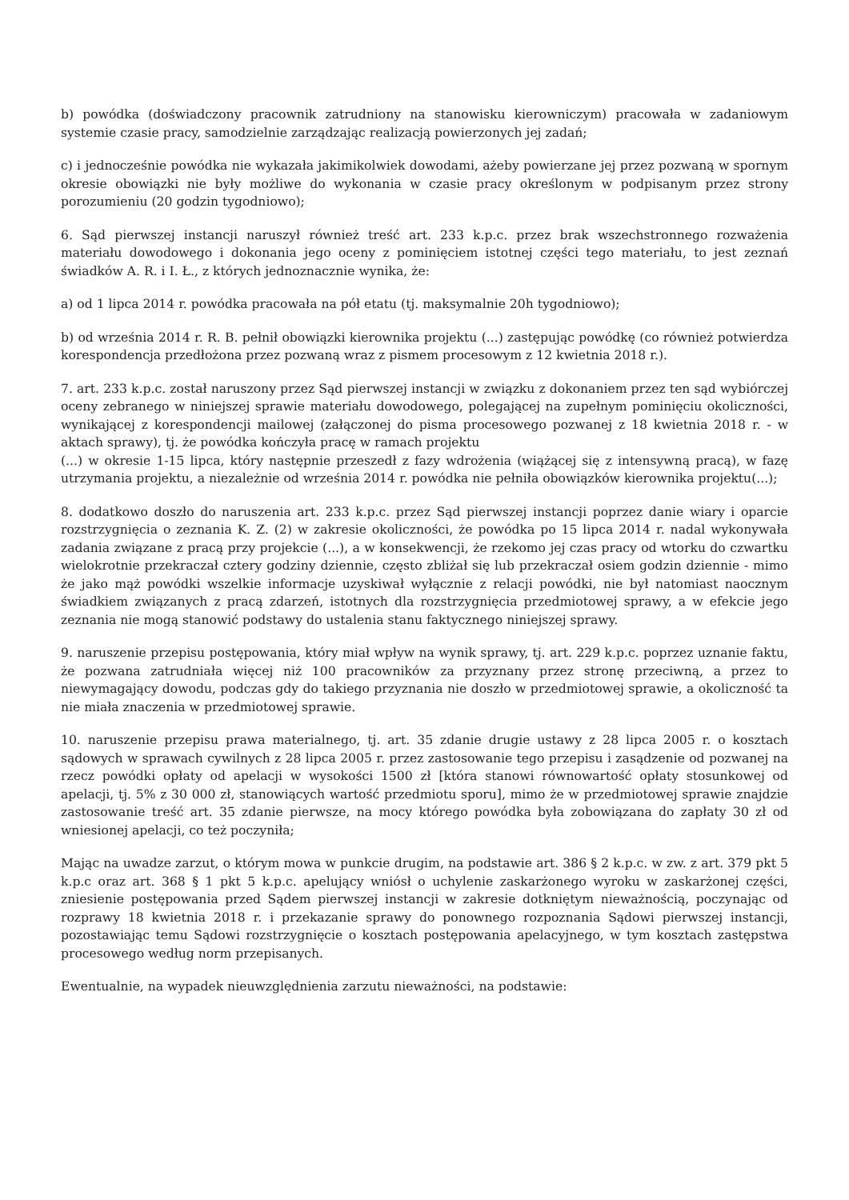b) powódka (doświadczony pracownik zatrudniony na stanowisku kierowniczym) pracowała w zadaniowym systemie czasie pracy, samodzielnie zarządzając realizacją powierzonych jej zadań;
c) i jednocześnie powódka nie wykazała jakimikolwiek dowodami, ażeby powierzane jej przez pozwaną w spornym okresie obowiązki nie były możliwe do wykonania w czasie pracy określonym w podpisanym przez strony porozumieniu (20 godzin tygodniowo);
6. Sąd pierwszej instancji naruszył również treść art. 233 k.p.c. przez brak wszechstronnego rozważenia materiału dowodowego i dokonania jego oceny z pominięciem istotnej części tego materiału, to jest zeznań świadków A. R. i I. Ł., z których jednoznacznie wynika, że:
a) od 1 lipca 2014 r. powódka pracowała na pół etatu (tj. maksymalnie 20h tygodniowo);
b) od września 2014 r. R. B. pełnił obowiązki kierownika projektu (...) zastępując powódkę (co również potwierdza korespondencja przedłożona przez pozwaną wraz z pismem procesowym z 12 kwietnia 2018 r.).
7. art. 233 k.p.c. został naruszony przez Sąd pierwszej instancji w związku z dokonaniem przez ten sąd wybiórczej oceny zebranego w niniejszej sprawie materiału dowodowego, polegającej na zupełnym pominięciu okoliczności, wynikającej z korespondencji mailowej (załączonej do pisma procesowego pozwanej z 18 kwietnia 2018 r. - w aktach sprawy), tj. że powódka kończyła pracę w ramach projektu
(...) w okresie 1-15 lipca, który następnie przeszedł z fazy wdrożenia (wiążącej się z intensywną pracą), w fazę utrzymania projektu, a niezależnie od września 2014 r. powódka nie pełniła obowiązków kierownika projektu(...);
8. dodatkowo doszło do naruszenia art. 233 k.p.c. przez Sąd pierwszej instancji poprzez danie wiary i oparcie rozstrzygnięcia o zeznania K. Z. (2) w zakresie okoliczności, że powódka po 15 lipca 2014 r. nadal wykonywała zadania związane z pracą przy projekcie (...), a w konsekwencji, że rzekomo jej czas pracy od wtorku do czwartku wielokrotnie przekraczał cztery godziny dziennie, często zbliżał się lub przekraczał osiem godzin dziennie - mimo że jako mąż powódki wszelkie informacje uzyskiwał wyłącznie z relacji powódki, nie był natomiast naocznym świadkiem związanych z pracą zdarzeń, istotnych dla rozstrzygnięcia przedmiotowej sprawy, a w efekcie jego zeznania nie mogą stanowić podstawy do ustalenia stanu faktycznego niniejszej sprawy.
9. naruszenie przepisu postępowania, który miał wpływ na wynik sprawy, tj. art. 229 k.p.c. poprzez uznanie faktu, że pozwana zatrudniała więcej niż 100 pracowników za przyznany przez stronę przeciwną, a przez to niewymagający dowodu, podczas gdy do takiego przyznania nie doszło w przedmiotowej sprawie, a okoliczność ta nie miała znaczenia w przedmiotowej sprawie.
10. naruszenie przepisu prawa materialnego, tj. art. 35 zdanie drugie ustawy z 28 lipca 2005 r. o kosztach sądowych w sprawach cywilnych z 28 lipca 2005 r. przez zastosowanie tego przepisu i zasądzenie od pozwanej na rzecz powódki opłaty od apelacji w wysokości 1500 zł [która stanowi równowartość opłaty stosunkowej od apelacji, tj. 5% z 30 000 zł, stanowiących wartość przedmiotu sporu], mimo że w przedmiotowej sprawie znajdzie zastosowanie treść art. 35 zdanie pierwsze, na mocy którego powódka była zobowiązana do zapłaty 30 zł od wniesionej apelacji, co też poczyniła;
Mając na uwadze zarzut, o którym mowa w punkcie drugim, na podstawie art. 386 § 2 k.p.c. w zw. z art. 379 pkt 5 k.p.c oraz art. 368 § 1 pkt 5 k.p.c. apelujący wniósł o uchylenie zaskarżonego wyroku w zaskarżonej części, zniesienie postępowania przed Sądem pierwszej instancji w zakresie dotkniętym nieważnością, poczynając od rozprawy 18 kwietnia 2018 r. i przekazanie sprawy do ponownego rozpoznania Sądowi pierwszej instancji, pozostawiając temu Sądowi rozstrzygnięcie o kosztach postępowania apelacyjnego, w tym kosztach zastępstwa procesowego według norm przepisanych.
Ewentualnie, na wypadek nieuwzględnienia zarzutu nieważności, na podstawie: